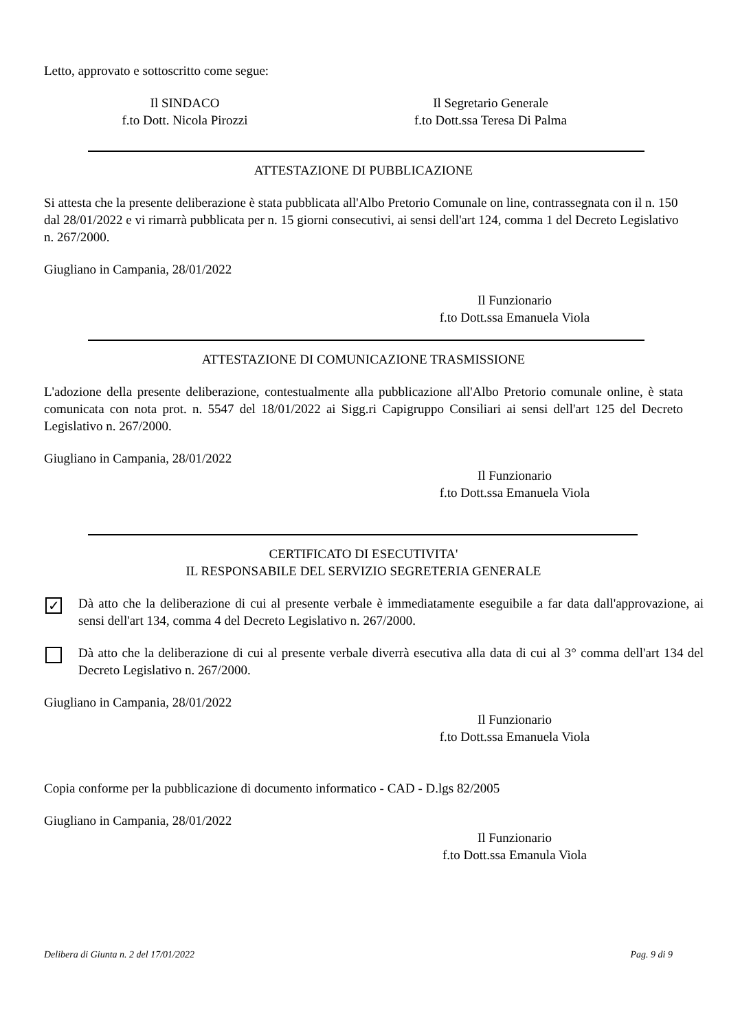Letto, approvato e sottoscritto come segue:
Il SINDACO
f.to Dott. Nicola Pirozzi
Il Segretario Generale
f.to Dott.ssa Teresa Di Palma
ATTESTAZIONE DI PUBBLICAZIONE
Si attesta che la presente deliberazione è stata pubblicata all'Albo Pretorio Comunale on line, contrassegnata con il n. 150 dal 28/01/2022 e vi rimarrà pubblicata per n. 15 giorni consecutivi, ai sensi dell'art 124, comma 1 del Decreto Legislativo n. 267/2000.
Giugliano in Campania, 28/01/2022
Il Funzionario
f.to Dott.ssa Emanuela Viola
ATTESTAZIONE DI COMUNICAZIONE TRASMISSIONE
L'adozione della presente deliberazione, contestualmente alla pubblicazione all'Albo Pretorio comunale online, è stata comunicata con nota prot. n. 5547 del 18/01/2022 ai Sigg.ri Capigruppo Consiliari ai sensi dell'art 125 del Decreto Legislativo n. 267/2000.
Giugliano in Campania, 28/01/2022
Il Funzionario
f.to Dott.ssa Emanuela Viola
CERTIFICATO DI ESECUTIVITA'
IL RESPONSABILE DEL SERVIZIO SEGRETERIA GENERALE
✓
Dà atto che la deliberazione di cui al presente verbale è immediatamente eseguibile a far data dall'approvazione, ai sensi dell'art 134, comma 4 del Decreto Legislativo n. 267/2000.
Dà atto che la deliberazione di cui al presente verbale diverrà esecutiva alla data di cui al 3° comma dell'art 134 del Decreto Legislativo n. 267/2000.
Giugliano in Campania, 28/01/2022
Il Funzionario
f.to Dott.ssa Emanuela Viola
Copia conforme per la pubblicazione di documento informatico - CAD - D.lgs 82/2005
Giugliano in Campania, 28/01/2022
Il Funzionario
f.to Dott.ssa Emanula Viola
Delibera di Giunta n. 2 del 17/01/2022 Pag. 9 di 9